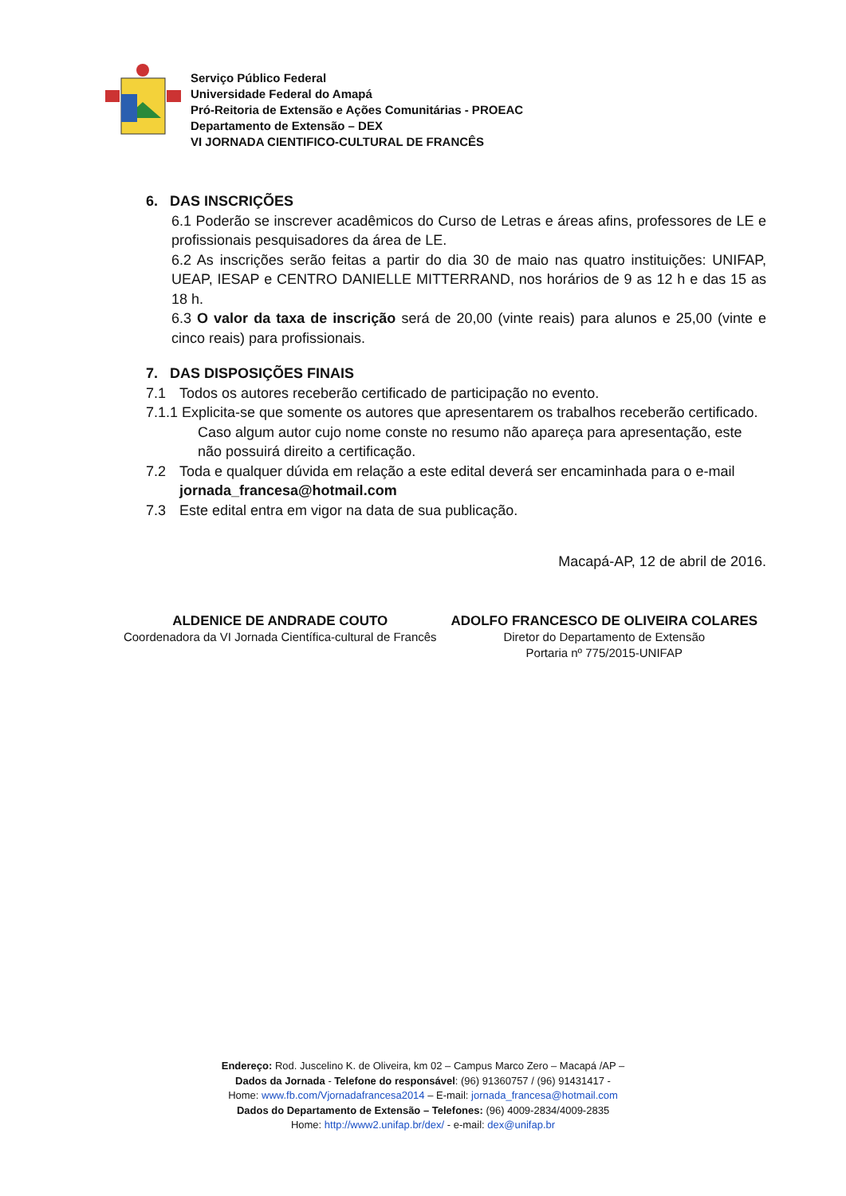Serviço Público Federal
Universidade Federal do Amapá
Pró-Reitoria de Extensão e Ações Comunitárias - PROEAC
Departamento de Extensão – DEX
VI JORNADA CIENTIFICO-CULTURAL DE FRANCÊS
6. DAS INSCRIÇÕES
6.1 Poderão se inscrever acadêmicos do Curso de Letras e áreas afins, professores de LE e profissionais pesquisadores da área de LE.
6.2 As inscrições serão feitas a partir do dia 30 de maio nas quatro instituições: UNIFAP, UEAP, IESAP e CENTRO DANIELLE MITTERRAND, nos horários de 9 as 12 h e das 15 as 18 h.
6.3 O valor da taxa de inscrição será de 20,00 (vinte reais) para alunos e 25,00 (vinte e cinco reais) para profissionais.
7. DAS DISPOSIÇÕES FINAIS
7.1 Todos os autores receberão certificado de participação no evento.
7.1.1 Explicita-se que somente os autores que apresentarem os trabalhos receberão certificado.
Caso algum autor cujo nome conste no resumo não apareça para apresentação, este não possuirá direito a certificação.
7.2 Toda e qualquer dúvida em relação a este edital deverá ser encaminhada para o e-mail jornada_francesa@hotmail.com
7.3 Este edital entra em vigor na data de sua publicação.
Macapá-AP, 12 de abril de 2016.
ALDENICE DE ANDRADE COUTO
Coordenadora da VI Jornada Científica-cultural de Francês
ADOLFO FRANCESCO DE OLIVEIRA COLARES
Diretor do Departamento de Extensão
Portaria nº 775/2015-UNIFAP
Endereço: Rod. Juscelino K. de Oliveira, km 02 – Campus Marco Zero – Macapá /AP –
Dados da Jornada - Telefone do responsável: (96) 91360757 / (96) 91431417 -
Home: www.fb.com/Vjornadafrancesa2014 – E-mail: jornada_francesa@hotmail.com
Dados do Departamento de Extensão – Telefones: (96) 4009-2834/4009-2835
Home: http://www2.unifap.br/dex/ - e-mail: dex@unifap.br